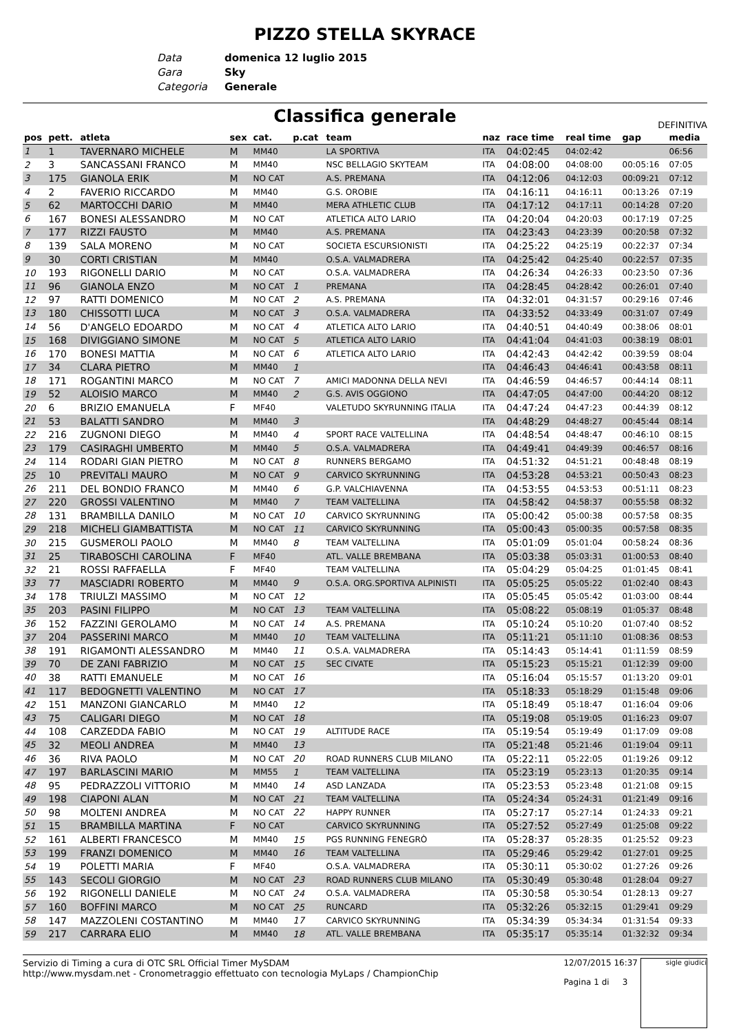PIZZO STELLA SKYRACE
Data domenica 12 luglio 2015
Gara Sky
Categoria Generale
Classifica generale
DEFINITIVA
| pos | pett. | atleta | sex | cat. | p.cat | team | naz | race time | real time | gap | media |
| --- | --- | --- | --- | --- | --- | --- | --- | --- | --- | --- | --- |
| 1 | 1 | TAVERNARO MICHELE | M | MM40 | | LA SPORTIVA | ITA | 04:02:45 | 04:02:42 | | 06:56 |
| 2 | 3 | SANCASSANI FRANCO | M | MM40 | | NSC BELLAGIO SKYTEAM | ITA | 04:08:00 | 04:08:00 | 00:05:16 | 07:05 |
| 3 | 175 | GIANOLA ERIK | M | NO CAT | | A.S. PREMANA | ITA | 04:12:06 | 04:12:03 | 00:09:21 | 07:12 |
| 4 | 2 | FAVERIO RICCARDO | M | MM40 | | G.S. OROBIE | ITA | 04:16:11 | 04:16:11 | 00:13:26 | 07:19 |
| 5 | 62 | MARTOCCHI DARIO | M | MM40 | | MERA ATHLETIC CLUB | ITA | 04:17:12 | 04:17:11 | 00:14:28 | 07:20 |
| 6 | 167 | BONESI ALESSANDRO | M | NO CAT | | ATLETICA ALTO LARIO | ITA | 04:20:04 | 04:20:03 | 00:17:19 | 07:25 |
| 7 | 177 | RIZZI FAUSTO | M | MM40 | | A.S. PREMANA | ITA | 04:23:43 | 04:23:39 | 00:20:58 | 07:32 |
| 8 | 139 | SALA MORENO | M | NO CAT | | SOCIETA ESCURSIONISTI | ITA | 04:25:22 | 04:25:19 | 00:22:37 | 07:34 |
| 9 | 30 | CORTI CRISTIAN | M | MM40 | | O.S.A. VALMADRERA | ITA | 04:25:42 | 04:25:40 | 00:22:57 | 07:35 |
| 10 | 193 | RIGONELLI DARIO | M | NO CAT | | O.S.A. VALMADRERA | ITA | 04:26:34 | 04:26:33 | 00:23:50 | 07:36 |
| 11 | 96 | GIANOLA ENZO | M | NO CAT | 1 | PREMANA | ITA | 04:28:45 | 04:28:42 | 00:26:01 | 07:40 |
| 12 | 97 | RATTI DOMENICO | M | NO CAT | 2 | A.S. PREMANA | ITA | 04:32:01 | 04:31:57 | 00:29:16 | 07:46 |
| 13 | 180 | CHISSOTTI LUCA | M | NO CAT | 3 | O.S.A. VALMADRERA | ITA | 04:33:52 | 04:33:49 | 00:31:07 | 07:49 |
| 14 | 56 | D'ANGELO EDOARDO | M | NO CAT | 4 | ATLETICA ALTO LARIO | ITA | 04:40:51 | 04:40:49 | 00:38:06 | 08:01 |
| 15 | 168 | DIVIGGIANO SIMONE | M | NO CAT | 5 | ATLETICA ALTO LARIO | ITA | 04:41:04 | 04:41:03 | 00:38:19 | 08:01 |
| 16 | 170 | BONESI MATTIA | M | NO CAT | 6 | ATLETICA ALTO LARIO | ITA | 04:42:43 | 04:42:42 | 00:39:59 | 08:04 |
| 17 | 34 | CLARA PIETRO | M | MM40 | 1 | | ITA | 04:46:43 | 04:46:41 | 00:43:58 | 08:11 |
| 18 | 171 | ROGANTINI MARCO | M | NO CAT | 7 | AMICI MADONNA DELLA NEVI | ITA | 04:46:59 | 04:46:57 | 00:44:14 | 08:11 |
| 19 | 52 | ALOISIO MARCO | M | MM40 | 2 | G.S. AVIS OGGIONO | ITA | 04:47:05 | 04:47:00 | 00:44:20 | 08:12 |
| 20 | 6 | BRIZIO EMANUELA | F | MF40 | | VALETUDO SKYRUNNING ITALIA | ITA | 04:47:24 | 04:47:23 | 00:44:39 | 08:12 |
| 21 | 53 | BALATTI SANDRO | M | MM40 | 3 | | ITA | 04:48:29 | 04:48:27 | 00:45:44 | 08:14 |
| 22 | 216 | ZUGNONI DIEGO | M | MM40 | 4 | SPORT RACE VALTELLINA | ITA | 04:48:54 | 04:48:47 | 00:46:10 | 08:15 |
| 23 | 179 | CASIRAGHI UMBERTO | M | MM40 | 5 | O.S.A. VALMADRERA | ITA | 04:49:41 | 04:49:39 | 00:46:57 | 08:16 |
| 24 | 114 | RODARI GIAN PIETRO | M | NO CAT | 8 | RUNNERS BERGAMO | ITA | 04:51:32 | 04:51:21 | 00:48:48 | 08:19 |
| 25 | 10 | PREVITALI MAURO | M | NO CAT | 9 | CARVICO SKYRUNNING | ITA | 04:53:28 | 04:53:21 | 00:50:43 | 08:23 |
| 26 | 211 | DEL BONDIO FRANCO | M | MM40 | 6 | G.P. VALCHIAVENNA | ITA | 04:53:55 | 04:53:53 | 00:51:11 | 08:23 |
| 27 | 220 | GROSSI VALENTINO | M | MM40 | 7 | TEAM VALTELLINA | ITA | 04:58:42 | 04:58:37 | 00:55:58 | 08:32 |
| 28 | 131 | BRAMBILLA DANILO | M | NO CAT | 10 | CARVICO SKYRUNNING | ITA | 05:00:42 | 05:00:38 | 00:57:58 | 08:35 |
| 29 | 218 | MICHELI GIAMBATTISTA | M | NO CAT | 11 | CARVICO SKYRUNNING | ITA | 05:00:43 | 05:00:35 | 00:57:58 | 08:35 |
| 30 | 215 | GUSMEROLI PAOLO | M | MM40 | 8 | TEAM VALTELLINA | ITA | 05:01:09 | 05:01:04 | 00:58:24 | 08:36 |
| 31 | 25 | TIRABOSCHI CAROLINA | F | MF40 | | ATL. VALLE BREMBANA | ITA | 05:03:38 | 05:03:31 | 01:00:53 | 08:40 |
| 32 | 21 | ROSSI RAFFAELLA | F | MF40 | | TEAM VALTELLINA | ITA | 05:04:29 | 05:04:25 | 01:01:45 | 08:41 |
| 33 | 77 | MASCIADRI ROBERTO | M | MM40 | 9 | O.S.A. ORG.SPORTIVA ALPINISTI | ITA | 05:05:25 | 05:05:22 | 01:02:40 | 08:43 |
| 34 | 178 | TRIULZI MASSIMO | M | NO CAT | 12 | | ITA | 05:05:45 | 05:05:42 | 01:03:00 | 08:44 |
| 35 | 203 | PASINI FILIPPO | M | NO CAT | 13 | TEAM VALTELLINA | ITA | 05:08:22 | 05:08:19 | 01:05:37 | 08:48 |
| 36 | 152 | FAZZINI GEROLAMO | M | NO CAT | 14 | A.S. PREMANA | ITA | 05:10:24 | 05:10:20 | 01:07:40 | 08:52 |
| 37 | 204 | PASSERINI MARCO | M | MM40 | 10 | TEAM VALTELLINA | ITA | 05:11:21 | 05:11:10 | 01:08:36 | 08:53 |
| 38 | 191 | RIGAMONTI ALESSANDRO | M | MM40 | 11 | O.S.A. VALMADRERA | ITA | 05:14:43 | 05:14:41 | 01:11:59 | 08:59 |
| 39 | 70 | DE ZANI FABRIZIO | M | NO CAT | 15 | SEC CIVATE | ITA | 05:15:23 | 05:15:21 | 01:12:39 | 09:00 |
| 40 | 38 | RATTI EMANUELE | M | NO CAT | 16 | | ITA | 05:16:04 | 05:15:57 | 01:13:20 | 09:01 |
| 41 | 117 | BEDOGNETTI VALENTINO | M | NO CAT | 17 | | ITA | 05:18:33 | 05:18:29 | 01:15:48 | 09:06 |
| 42 | 151 | MANZONI GIANCARLO | M | MM40 | 12 | | ITA | 05:18:49 | 05:18:47 | 01:16:04 | 09:06 |
| 43 | 75 | CALIGARI DIEGO | M | NO CAT | 18 | | ITA | 05:19:08 | 05:19:05 | 01:16:23 | 09:07 |
| 44 | 108 | CARZEDDA FABIO | M | NO CAT | 19 | ALTITUDE RACE | ITA | 05:19:54 | 05:19:49 | 01:17:09 | 09:08 |
| 45 | 32 | MEOLI ANDREA | M | MM40 | 13 | | ITA | 05:21:48 | 05:21:46 | 01:19:04 | 09:11 |
| 46 | 36 | RIVA PAOLO | M | NO CAT | 20 | ROAD RUNNERS CLUB MILANO | ITA | 05:22:11 | 05:22:05 | 01:19:26 | 09:12 |
| 47 | 197 | BARLASCINI MARIO | M | MM55 | 1 | TEAM VALTELLINA | ITA | 05:23:19 | 05:23:13 | 01:20:35 | 09:14 |
| 48 | 95 | PEDRAZZOLI VITTORIO | M | MM40 | 14 | ASD LANZADA | ITA | 05:23:53 | 05:23:48 | 01:21:08 | 09:15 |
| 49 | 198 | CIAPONI ALAN | M | NO CAT | 21 | TEAM VALTELLINA | ITA | 05:24:34 | 05:24:31 | 01:21:49 | 09:16 |
| 50 | 98 | MOLTENI ANDREA | M | NO CAT | 22 | HAPPY RUNNER | ITA | 05:27:17 | 05:27:14 | 01:24:33 | 09:21 |
| 51 | 15 | BRAMBILLA MARTINA | F | NO CAT | | CARVICO SKYRUNNING | ITA | 05:27:52 | 05:27:49 | 01:25:08 | 09:22 |
| 52 | 161 | ALBERTI FRANCESCO | M | MM40 | 15 | PGS RUNNING FENEGRÒ | ITA | 05:28:37 | 05:28:35 | 01:25:52 | 09:23 |
| 53 | 199 | FRANZI DOMENICO | M | MM40 | 16 | TEAM VALTELLINA | ITA | 05:29:46 | 05:29:42 | 01:27:01 | 09:25 |
| 54 | 19 | POLETTI MARIA | F | MF40 | | O.S.A. VALMADRERA | ITA | 05:30:11 | 05:30:02 | 01:27:26 | 09:26 |
| 55 | 143 | SECOLI GIORGIO | M | NO CAT | 23 | ROAD RUNNERS CLUB MILANO | ITA | 05:30:49 | 05:30:48 | 01:28:04 | 09:27 |
| 56 | 192 | RIGONELLI DANIELE | M | NO CAT | 24 | O.S.A. VALMADRERA | ITA | 05:30:58 | 05:30:54 | 01:28:13 | 09:27 |
| 57 | 160 | BOFFINI MARCO | M | NO CAT | 25 | RUNCARD | ITA | 05:32:26 | 05:32:15 | 01:29:41 | 09:29 |
| 58 | 147 | MAZZOLENI COSTANTINO | M | MM40 | 17 | CARVICO SKYRUNNING | ITA | 05:34:39 | 05:34:34 | 01:31:54 | 09:33 |
| 59 | 217 | CARRARA ELIO | M | MM40 | 18 | ATL. VALLE BREMBANA | ITA | 05:35:17 | 05:35:14 | 01:32:32 | 09:34 |
Servizio di Timing a cura di OTC SRL Official Timer MySDAM
http://www.mysdam.net - Cronometraggio effettuato con tecnologia MyLaps / ChampionChip
12/07/2015 16:37
Pagina 1 di 3
sigle giudici